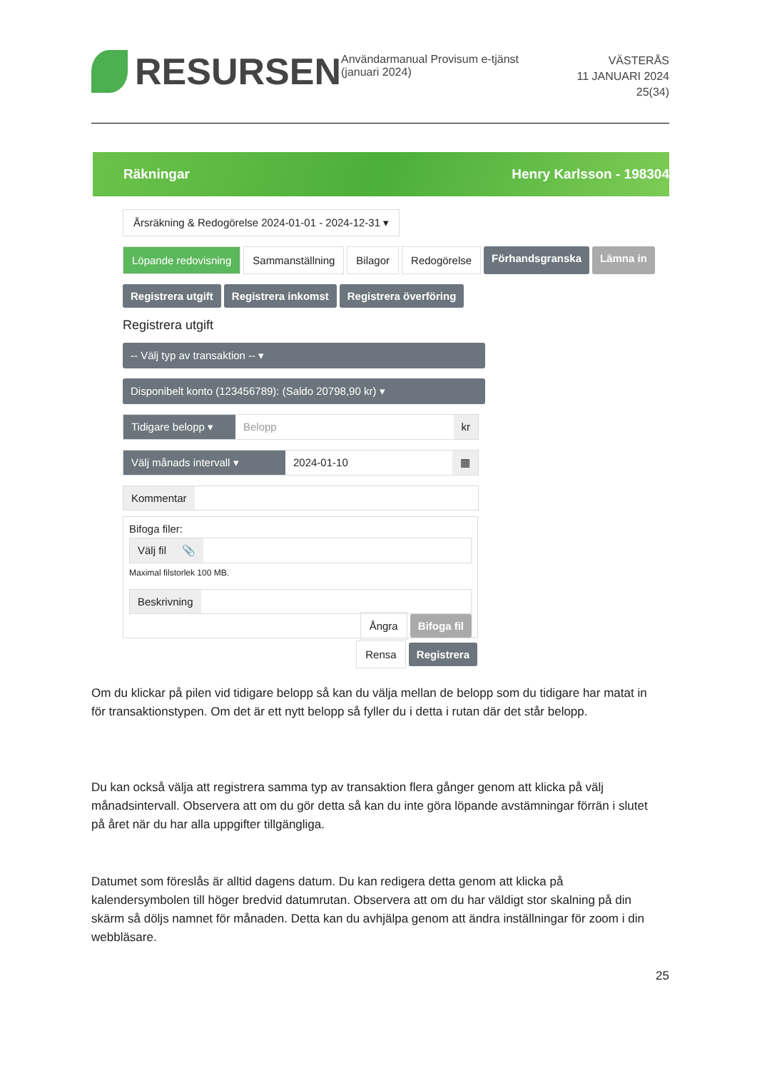RESURSEN
Användarmanual Provisum e-tjänst (januari 2024)
VÄSTERÅS
11 JANUARI 2024
25(34)
Räkningar Henry Karlsson - 198304
Årsräkning & Redogörelse 2024-01-01 - 2024-12-31 ▾
Löpande redovisning Sammanställning Bilagor Redogörelse Förhandsgranska Lämna in
Registrera utgift Registrera inkomst Registrera överföring
Registrera utgift
-- Välj typ av transaktion -- ▾
Disponibelt konto (123456789): (Saldo 20798,90 kr) ▾
Tidigare belopp ▾
Belopp kr
Välj månads intervall ▾
2024-01-10 ▦
Kommentar
Bifoga filer:
Välj fil 📎
Maximal filstorlek 100 MB.
Beskrivning
Ångra Bifoga fil
Rensa Registrera
Om du klickar på pilen vid tidigare belopp så kan du välja mellan de belopp som du tidigare har matat in för transaktionstypen. Om det är ett nytt belopp så fyller du i detta i rutan där det står belopp.
Du kan också välja att registrera samma typ av transaktion flera gånger genom att klicka på välj månadsintervall. Observera att om du gör detta så kan du inte göra löpande avstämningar förrän i slutet på året när du har alla uppgifter tillgängliga.
Datumet som föreslås är alltid dagens datum. Du kan redigera detta genom att klicka på kalendersymbolen till höger bredvid datumrutan. Observera att om du har väldigt stor skalning på din skärm så döljs namnet för månaden. Detta kan du avhjälpa genom att ändra inställningar för zoom i din webbläsare.
25